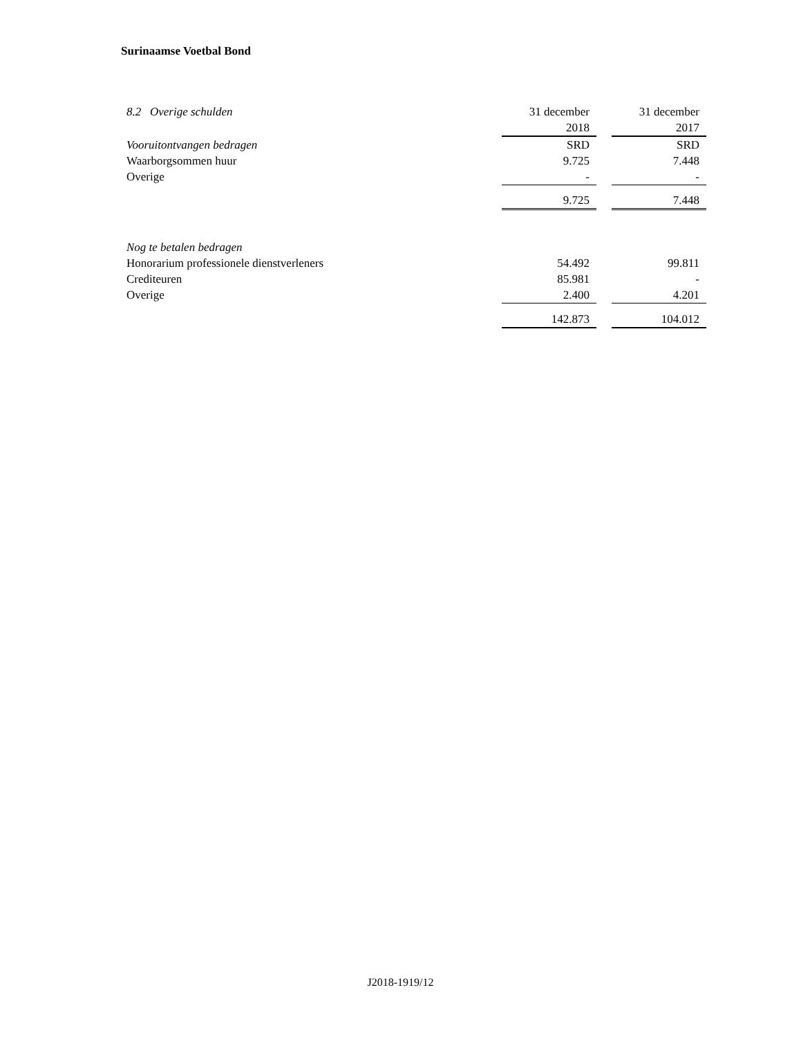Surinaamse Voetbal Bond
| 8.2 Overige schulden | 31 december | | 31 december |
| | 2018 | | 2017 |
| Vooruitontvangen bedragen | SRD | | SRD |
| Waarborgsommen huur | 9.725 | | 7.448 |
| Overige | - | | - |
| | 9.725 | | 7.448 |
| Nog te betalen bedragen | | | |
| Honorarium professionele dienstverleners | 54.492 | | 99.811 |
| Crediteuren | 85.981 | | - |
| Overige | 2.400 | | 4.201 |
| | 142.873 | | 104.012 |
J2018-1919/12